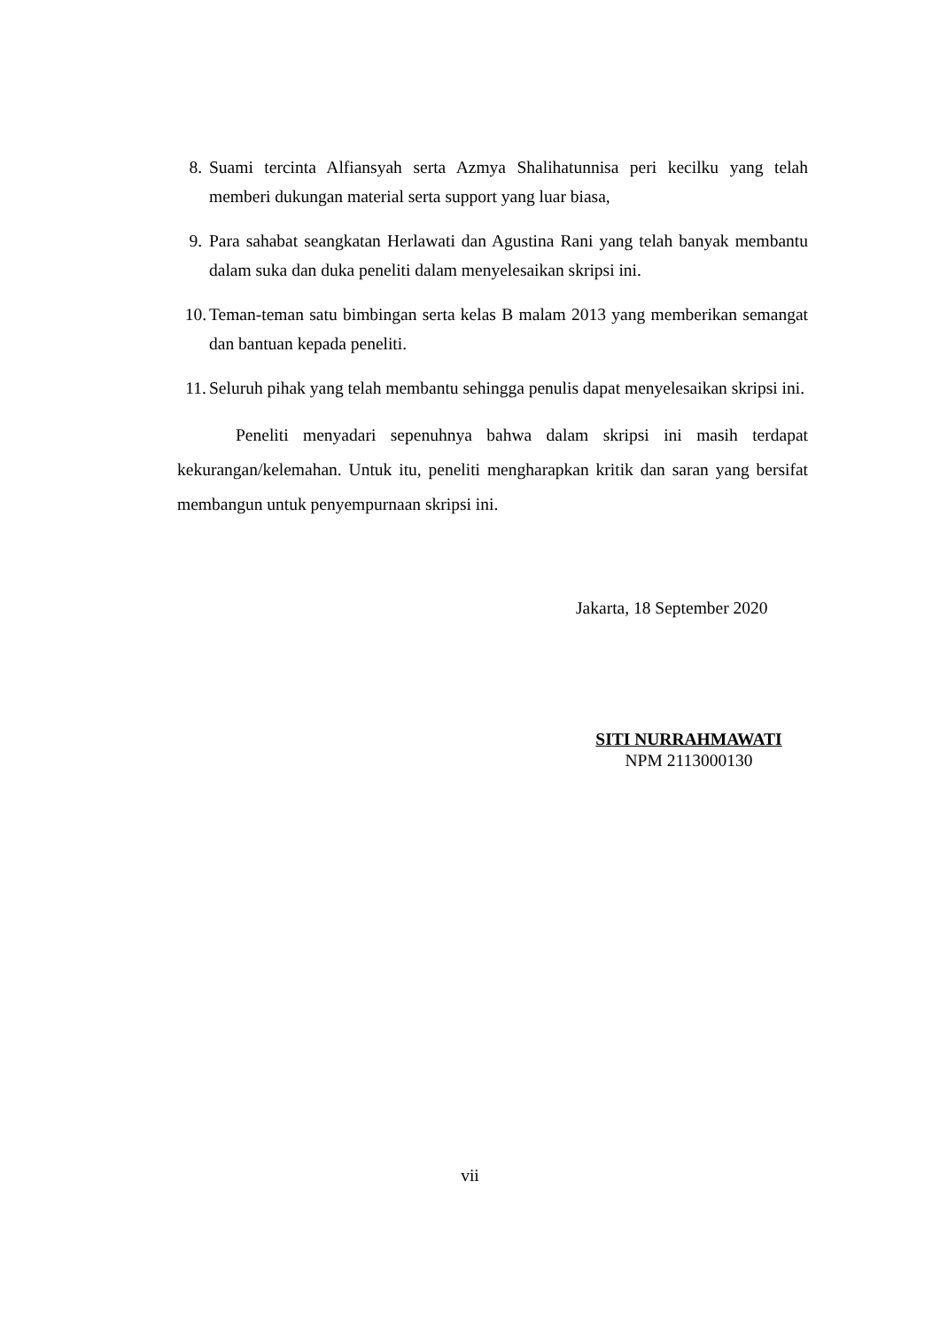8. Suami tercinta Alfiansyah serta Azmya Shalihatunnisa peri kecilku yang telah memberi dukungan material serta support yang luar biasa,
9. Para sahabat seangkatan Herlawati dan Agustina Rani yang telah banyak membantu dalam suka dan duka peneliti dalam menyelesaikan skripsi ini.
10.
Teman-teman satu bimbingan serta kelas B malam 2013 yang memberikan semangat dan bantuan kepada peneliti.
11.
Seluruh pihak yang telah membantu sehingga penulis dapat menyelesaikan skripsi ini.
Peneliti menyadari sepenuhnya bahwa dalam skripsi ini masih terdapat kekurangan/kelemahan. Untuk itu, peneliti mengharapkan kritik dan saran yang bersifat membangun untuk penyempurnaan skripsi ini.
Jakarta, 18 September 2020
SITI NURRAHMAWATI
NPM 2113000130
vii